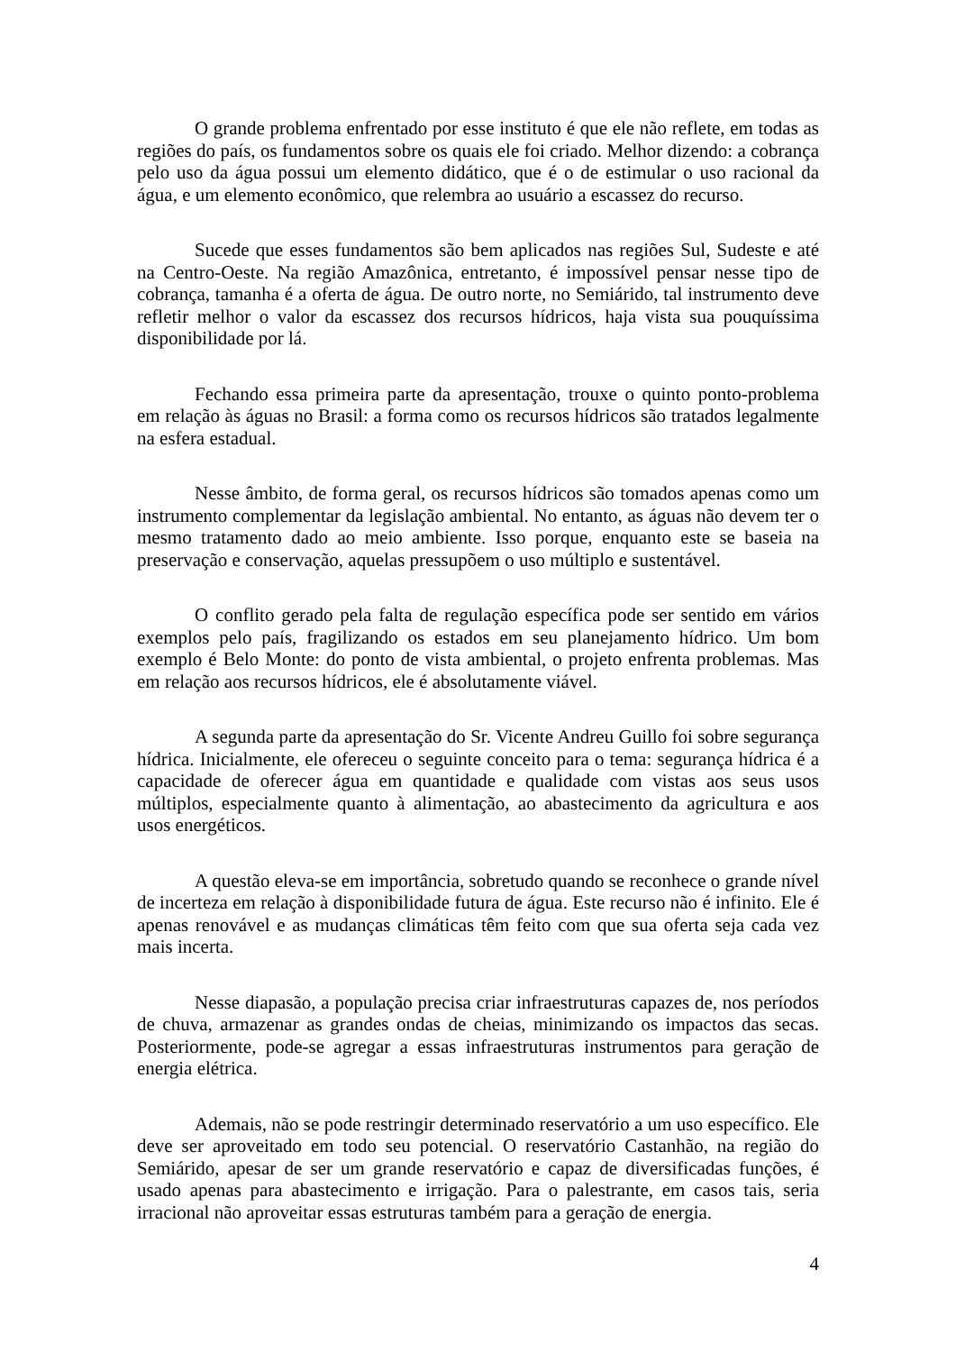O grande problema enfrentado por esse instituto é que ele não reflete, em todas as regiões do país, os fundamentos sobre os quais ele foi criado. Melhor dizendo: a cobrança pelo uso da água possui um elemento didático, que é o de estimular o uso racional da água, e um elemento econômico, que relembra ao usuário a escassez do recurso.
Sucede que esses fundamentos são bem aplicados nas regiões Sul, Sudeste e até na Centro-Oeste. Na região Amazônica, entretanto, é impossível pensar nesse tipo de cobrança, tamanha é a oferta de água. De outro norte, no Semiárido, tal instrumento deve refletir melhor o valor da escassez dos recursos hídricos, haja vista sua pouquíssima disponibilidade por lá.
Fechando essa primeira parte da apresentação, trouxe o quinto ponto-problema em relação às águas no Brasil: a forma como os recursos hídricos são tratados legalmente na esfera estadual.
Nesse âmbito, de forma geral, os recursos hídricos são tomados apenas como um instrumento complementar da legislação ambiental. No entanto, as águas não devem ter o mesmo tratamento dado ao meio ambiente. Isso porque, enquanto este se baseia na preservação e conservação, aquelas pressupõem o uso múltiplo e sustentável.
O conflito gerado pela falta de regulação específica pode ser sentido em vários exemplos pelo país, fragilizando os estados em seu planejamento hídrico. Um bom exemplo é Belo Monte: do ponto de vista ambiental, o projeto enfrenta problemas. Mas em relação aos recursos hídricos, ele é absolutamente viável.
A segunda parte da apresentação do Sr. Vicente Andreu Guillo foi sobre segurança hídrica. Inicialmente, ele ofereceu o seguinte conceito para o tema: segurança hídrica é a capacidade de oferecer água em quantidade e qualidade com vistas aos seus usos múltiplos, especialmente quanto à alimentação, ao abastecimento da agricultura e aos usos energéticos.
A questão eleva-se em importância, sobretudo quando se reconhece o grande nível de incerteza em relação à disponibilidade futura de água. Este recurso não é infinito. Ele é apenas renovável e as mudanças climáticas têm feito com que sua oferta seja cada vez mais incerta.
Nesse diapasão, a população precisa criar infraestruturas capazes de, nos períodos de chuva, armazenar as grandes ondas de cheias, minimizando os impactos das secas. Posteriormente, pode-se agregar a essas infraestruturas instrumentos para geração de energia elétrica.
Ademais, não se pode restringir determinado reservatório a um uso específico. Ele deve ser aproveitado em todo seu potencial. O reservatório Castanhão, na região do Semiárido, apesar de ser um grande reservatório e capaz de diversificadas funções, é usado apenas para abastecimento e irrigação. Para o palestrante, em casos tais, seria irracional não aproveitar essas estruturas também para a geração de energia.
4